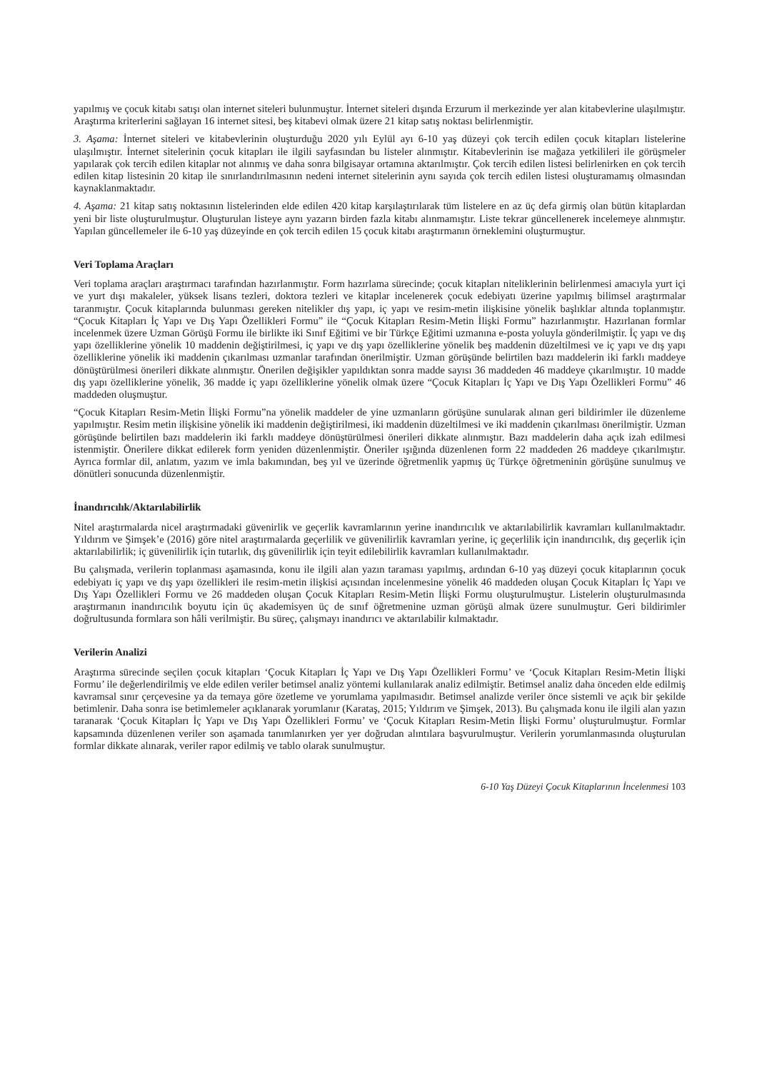yapılmış ve çocuk kitabı satışı olan internet siteleri bulunmuştur. İnternet siteleri dışında Erzurum il merkezinde yer alan kitabevlerine ulaşılmıştır. Araştırma kriterlerini sağlayan 16 internet sitesi, beş kitabevi olmak üzere 21 kitap satış noktası belirlenmiştir.
3. Aşama: İnternet siteleri ve kitabevlerinin oluşturduğu 2020 yılı Eylül ayı 6-10 yaş düzeyi çok tercih edilen çocuk kitapları listelerine ulaşılmıştır. İnternet sitelerinin çocuk kitapları ile ilgili sayfasından bu listeler alınmıştır. Kitabevlerinin ise mağaza yetkilileri ile görüşmeler yapılarak çok tercih edilen kitaplar not alınmış ve daha sonra bilgisayar ortamına aktarılmıştır. Çok tercih edilen listesi belirlenirken en çok tercih edilen kitap listesinin 20 kitap ile sınırlandırılmasının nedeni internet sitelerinin aynı sayıda çok tercih edilen listesi oluşturamamış olmasından kaynaklanmaktadır.
4. Aşama: 21 kitap satış noktasının listelerinden elde edilen 420 kitap karşılaştırılarak tüm listelere en az üç defa girmiş olan bütün kitaplardan yeni bir liste oluşturulmuştur. Oluşturulan listeye aynı yazarın birden fazla kitabı alınmamıştır. Liste tekrar güncellenerek incelemeye alınmıştır. Yapılan güncellemeler ile 6-10 yaş düzeyinde en çok tercih edilen 15 çocuk kitabı araştırmanın örneklemini oluşturmuştur.
Veri Toplama Araçları
Veri toplama araçları araştırmacı tarafından hazırlanmıştır. Form hazırlama sürecinde; çocuk kitapları niteliklerinin belirlenmesi amacıyla yurt içi ve yurt dışı makaleler, yüksek lisans tezleri, doktora tezleri ve kitaplar incelenerek çocuk edebiyatı üzerine yapılmış bilimsel araştırmalar taranmıştır. Çocuk kitaplarında bulunması gereken nitelikler dış yapı, iç yapı ve resim-metin ilişkisine yönelik başlıklar altında toplanmıştır. “Çocuk Kitapları İç Yapı ve Dış Yapı Özellikleri Formu” ile “Çocuk Kitapları Resim-Metin İlişki Formu” hazırlanmıştır. Hazırlanan formlar incelenmek üzere Uzman Görüşü Formu ile birlikte iki Sınıf Eğitimi ve bir Türkçe Eğitimi uzmanına e-posta yoluyla gönderilmiştir. İç yapı ve dış yapı özelliklerine yönelik 10 maddenin değiştirilmesi, iç yapı ve dış yapı özelliklerine yönelik beş maddenin düzeltilmesi ve iç yapı ve dış yapı özelliklerine yönelik iki maddenin çıkarılması uzmanlar tarafından önerilmiştir. Uzman görüşünde belirtilen bazı maddelerin iki farklı maddeye dönüştürülmesi önerileri dikkate alınmıştır. Önerilen değişikler yapıldıktan sonra madde sayısı 36 maddeden 46 maddeye çıkarılmıştır. 10 madde dış yapı özelliklerine yönelik, 36 madde iç yapı özelliklerine yönelik olmak üzere “Çocuk Kitapları İç Yapı ve Dış Yapı Özellikleri Formu” 46 maddeden oluşmuştur.
“Çocuk Kitapları Resim-Metin İlişki Formu”na yönelik maddeler de yine uzmanların görüşüne sunularak alınan geri bildirimler ile düzenleme yapılmıştır. Resim metin ilişkisine yönelik iki maddenin değiştirilmesi, iki maddenin düzeltilmesi ve iki maddenin çıkarılması önerilmiştir. Uzman görüşünde belirtilen bazı maddelerin iki farklı maddeye dönüştürülmesi önerileri dikkate alınmıştır. Bazı maddelerin daha açık izah edilmesi istenmiştir. Önerilere dikkat edilerek form yeniden düzenlenmiştir. Öneriler ışığında düzenlenen form 22 maddeden 26 maddeye çıkarılmıştır. Ayrıca formlar dil, anlatım, yazım ve imla bakımından, beş yıl ve üzerinde öğretmenlik yapmış üç Türkçe öğretmeninin görüşüne sunulmuş ve dönütleri sonucunda düzenlenmiştir.
İnandırıcılık/Aktarılabilirlik
Nitel araştırmalarda nicel araştırmadaki güvenirlik ve geçerlik kavramlarının yerine inandırıcılık ve aktarılabilirlik kavramları kullanılmaktadır. Yıldırım ve Şimşek’e (2016) göre nitel araştırmalarda geçerlilik ve güvenilirlik kavramları yerine, iç geçerlilik için inandırıcılık, dış geçerlik için aktarılabilirlik; iç güvenilirlik için tutarlık, dış güvenilirlik için teyit edilebilirlik kavramları kullanılmaktadır.
Bu çalışmada, verilerin toplanması aşamasında, konu ile ilgili alan yazın taraması yapılmış, ardından 6-10 yaş düzeyi çocuk kitaplarının çocuk edebiyatı iç yapı ve dış yapı özellikleri ile resim-metin ilişkisi açısından incelenmesine yönelik 46 maddeden oluşan Çocuk Kitapları İç Yapı ve Dış Yapı Özellikleri Formu ve 26 maddeden oluşan Çocuk Kitapları Resim-Metin İlişki Formu oluşturulmuştur. Listelerin oluşturulmasında araştırmanın inandırıcılık boyutu için üç akademisyen üç de sınıf öğretmenine uzman görüşü almak üzere sunulmuştur. Geri bildirimler doğrultusunda formlara son hâli verilmiştir. Bu süreç, çalışmayı inandırıcı ve aktarılabilir kılmaktadır.
Verilerin Analizi
Araştırma sürecinde seçilen çocuk kitapları ‘Çocuk Kitapları İç Yapı ve Dış Yapı Özellikleri Formu’ ve ‘Çocuk Kitapları Resim-Metin İlişki Formu’ ile değerlendirilmiş ve elde edilen veriler betimsel analiz yöntemi kullanılarak analiz edilmiştir. Betimsel analiz daha önceden elde edilmiş kavramsal sınır çerçevesine ya da temaya göre özetleme ve yorumlama yapılmasıdır. Betimsel analizde veriler önce sistemli ve açık bir şekilde betimlenir. Daha sonra ise betimlemeler açıklanarak yorumlanır (Karataş, 2015; Yıldırım ve Şimşek, 2013). Bu çalışmada konu ile ilgili alan yazın taranarak ‘Çocuk Kitapları İç Yapı ve Dış Yapı Özellikleri Formu’ ve ‘Çocuk Kitapları Resim-Metin İlişki Formu’ oluşturulmuştur. Formlar kapsamında düzenlenen veriler son aşamada tanımlanırken yer yer doğrudan alıntılara başvurulmuştur. Verilerin yorumlanmasında oluşturulan formlar dikkate alınarak, veriler rapor edilmiş ve tablo olarak sunulmuştur.
6-10 Yaş Düzeyi Çocuk Kitaplarının İncelenmesi 103